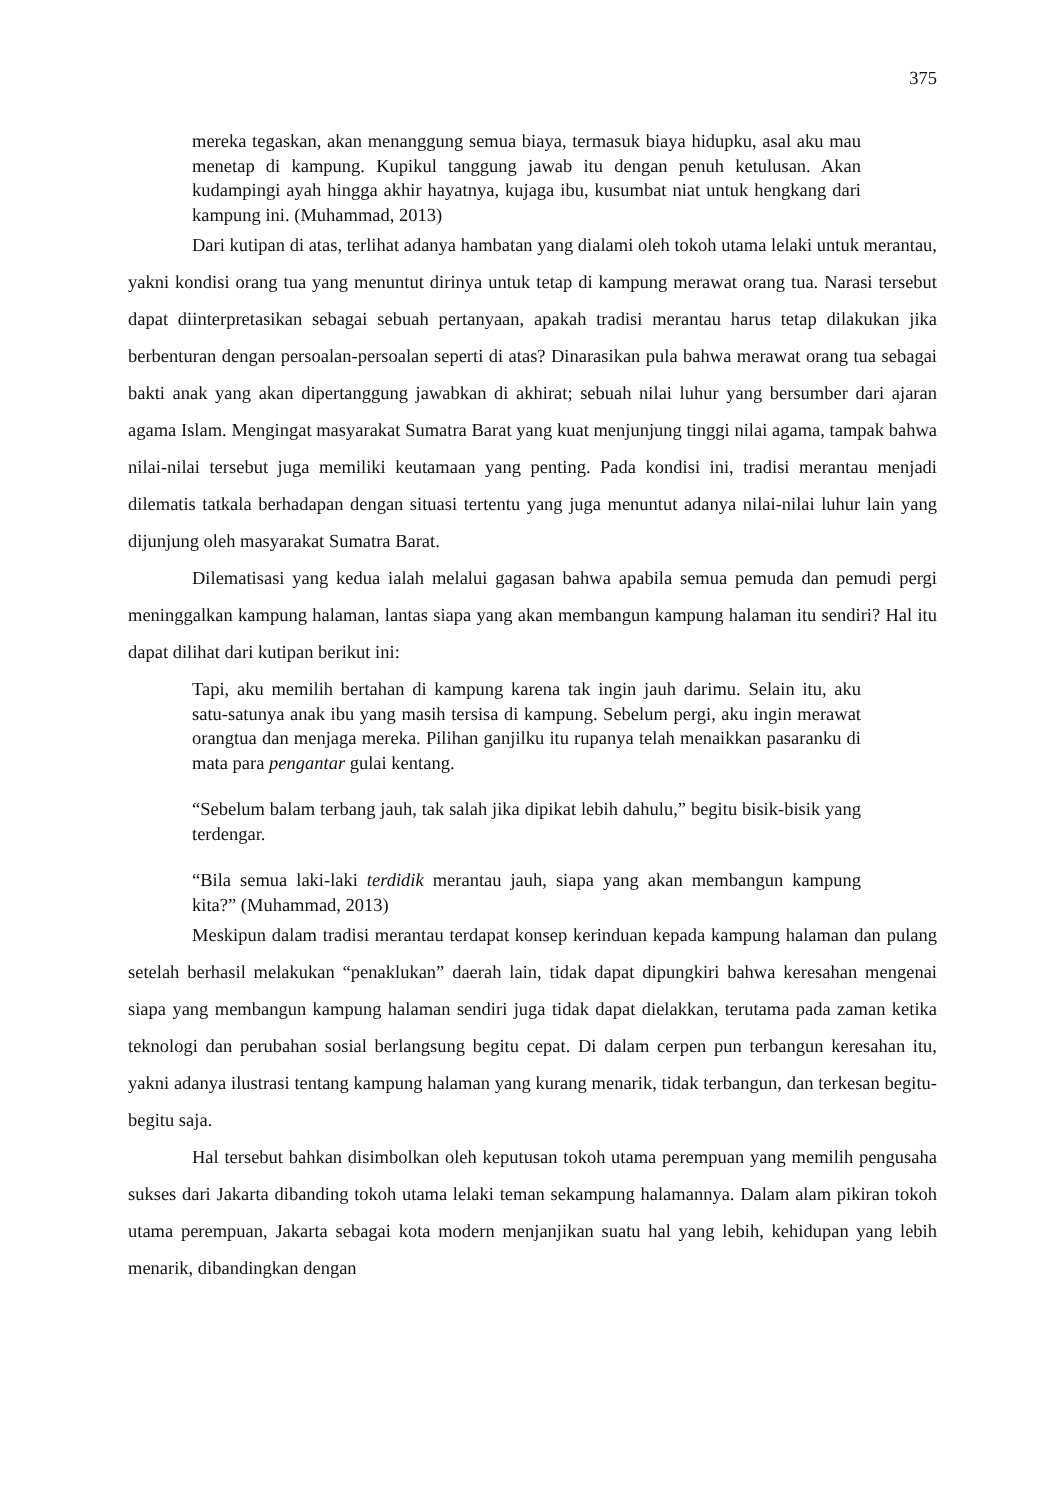375
mereka tegaskan, akan menanggung semua biaya, termasuk biaya hidupku, asal aku mau menetap di kampung. Kupikul tanggung jawab itu dengan penuh ketulusan. Akan kudampingi ayah hingga akhir hayatnya, kujaga ibu, kusumbat niat untuk hengkang dari kampung ini. (Muhammad, 2013)
Dari kutipan di atas, terlihat adanya hambatan yang dialami oleh tokoh utama lelaki untuk merantau, yakni kondisi orang tua yang menuntut dirinya untuk tetap di kampung merawat orang tua. Narasi tersebut dapat diinterpretasikan sebagai sebuah pertanyaan, apakah tradisi merantau harus tetap dilakukan jika berbenturan dengan persoalan-persoalan seperti di atas? Dinarasikan pula bahwa merawat orang tua sebagai bakti anak yang akan dipertanggung jawabkan di akhirat; sebuah nilai luhur yang bersumber dari ajaran agama Islam. Mengingat masyarakat Sumatra Barat yang kuat menjunjung tinggi nilai agama, tampak bahwa nilai-nilai tersebut juga memiliki keutamaan yang penting. Pada kondisi ini, tradisi merantau menjadi dilematis tatkala berhadapan dengan situasi tertentu yang juga menuntut adanya nilai-nilai luhur lain yang dijunjung oleh masyarakat Sumatra Barat.
Dilematisasi yang kedua ialah melalui gagasan bahwa apabila semua pemuda dan pemudi pergi meninggalkan kampung halaman, lantas siapa yang akan membangun kampung halaman itu sendiri? Hal itu dapat dilihat dari kutipan berikut ini:
Tapi, aku memilih bertahan di kampung karena tak ingin jauh darimu. Selain itu, aku satu-satunya anak ibu yang masih tersisa di kampung. Sebelum pergi, aku ingin merawat orangtua dan menjaga mereka. Pilihan ganjilku itu rupanya telah menaikkan pasaranku di mata para pengantar gulai kentang.
“Sebelum balam terbang jauh, tak salah jika dipikat lebih dahulu,” begitu bisik-bisik yang terdengar.
“Bila semua laki-laki terdidik merantau jauh, siapa yang akan membangun kampung kita?” (Muhammad, 2013)
Meskipun dalam tradisi merantau terdapat konsep kerinduan kepada kampung halaman dan pulang setelah berhasil melakukan “penaklukan” daerah lain, tidak dapat dipungkiri bahwa keresahan mengenai siapa yang membangun kampung halaman sendiri juga tidak dapat dielakkan, terutama pada zaman ketika teknologi dan perubahan sosial berlangsung begitu cepat. Di dalam cerpen pun terbangun keresahan itu, yakni adanya ilustrasi tentang kampung halaman yang kurang menarik, tidak terbangun, dan terkesan begitu-begitu saja.
Hal tersebut bahkan disimbolkan oleh keputusan tokoh utama perempuan yang memilih pengusaha sukses dari Jakarta dibanding tokoh utama lelaki teman sekampung halamannya. Dalam alam pikiran tokoh utama perempuan, Jakarta sebagai kota modern menjanjikan suatu hal yang lebih, kehidupan yang lebih menarik, dibandingkan dengan